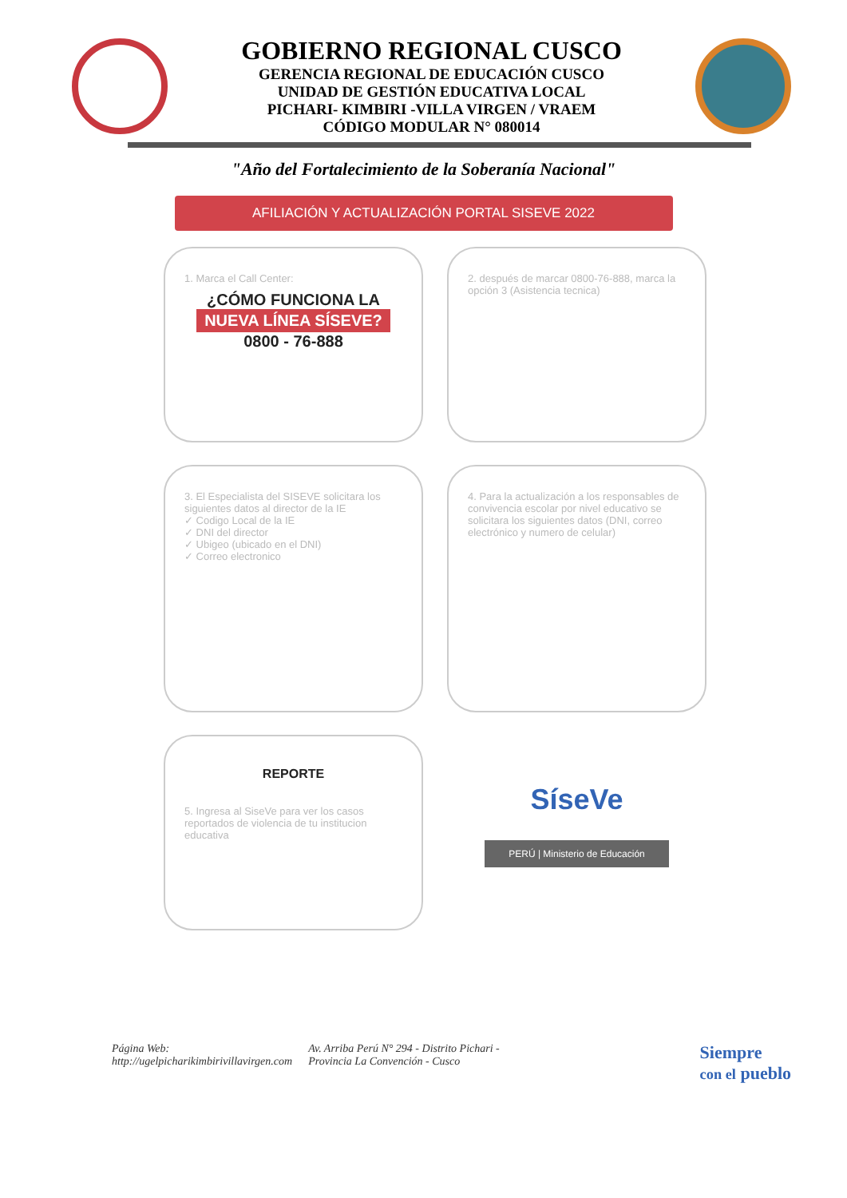GOBIERNO REGIONAL CUSCO
GERENCIA REGIONAL DE EDUCACIÓN CUSCO
UNIDAD DE GESTIÓN EDUCATIVA LOCAL
PICHARI- KIMBIRI -VILLA VIRGEN / VRAEM
CÓDIGO MODULAR N° 080014
"Año del Fortalecimiento de la Soberanía Nacional"
AFILIACIÓN Y ACTUALIZACIÓN PORTAL SISEVE 2022
1. Marca el Call Center:
¿CÓMO FUNCIONA LA
NUEVA LÍNEA SÍSEVE?
0800 - 76-888
2. después de marcar 0800-76-888, marca la opción 3 (Asistencia tecnica)
3. El Especialista del SISEVE solicitara los siguientes datos al director de la IE
✓ Codigo Local de la IE
✓ DNI del director
✓ Ubigeo (ubicado en el DNI)
✓ Correo electronico
4. Para la actualización a los responsables de convivencia escolar por nivel educativo se solicitara los siguientes datos (DNI, correo electrónico y numero de celular)
REPORTE
5. Ingresa al SiseVe para ver los casos reportados de violencia de tu institucion educativa
SíseVe
PERÚ | Ministerio de Educación
Página Web:
http://ugelpicharikimbirivillavirgen.com
Av. Arriba Perú N° 294 - Distrito Pichari -
Provincia La Convención - Cusco
Siempre
con el pueblo